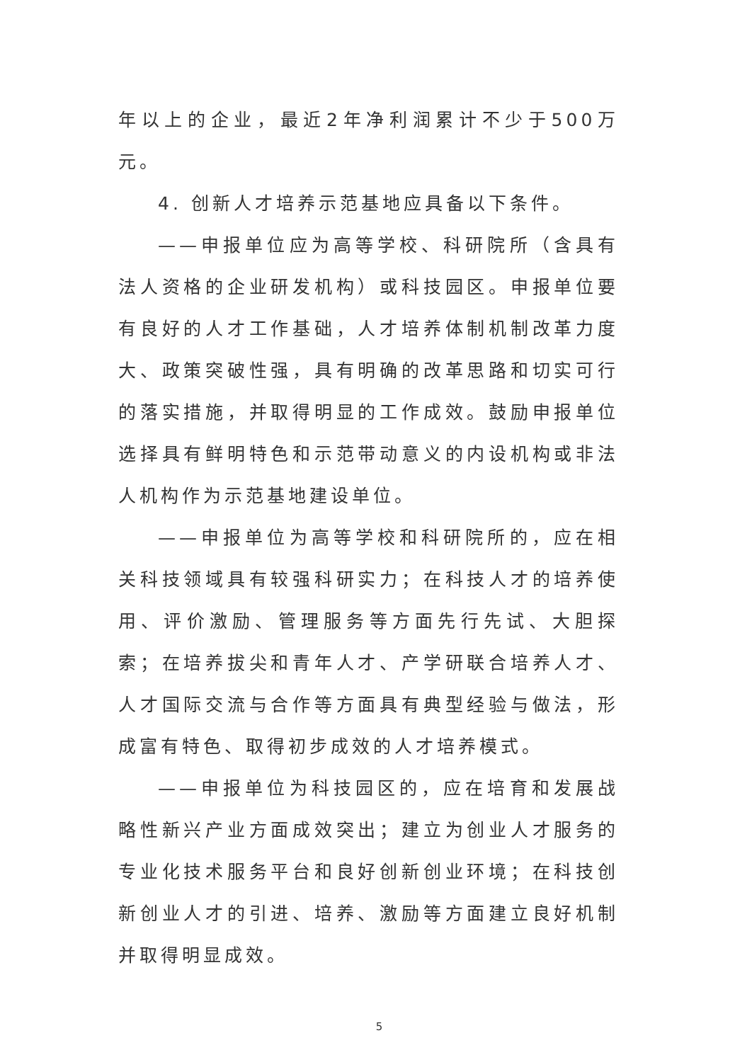年以上的企业，最近2年净利润累计不少于500万元。
4. 创新人才培养示范基地应具备以下条件。
——申报单位应为高等学校、科研院所（含具有法人资格的企业研发机构）或科技园区。申报单位要有良好的人才工作基础，人才培养体制机制改革力度大、政策突破性强，具有明确的改革思路和切实可行的落实措施，并取得明显的工作成效。鼓励申报单位选择具有鲜明特色和示范带动意义的内设机构或非法人机构作为示范基地建设单位。
——申报单位为高等学校和科研院所的，应在相关科技领域具有较强科研实力；在科技人才的培养使用、评价激励、管理服务等方面先行先试、大胆探索；在培养拔尖和青年人才、产学研联合培养人才、人才国际交流与合作等方面具有典型经验与做法，形成富有特色、取得初步成效的人才培养模式。
——申报单位为科技园区的，应在培育和发展战略性新兴产业方面成效突出；建立为创业人才服务的专业化技术服务平台和良好创新创业环境；在科技创新创业人才的引进、培养、激励等方面建立良好机制并取得明显成效。
5